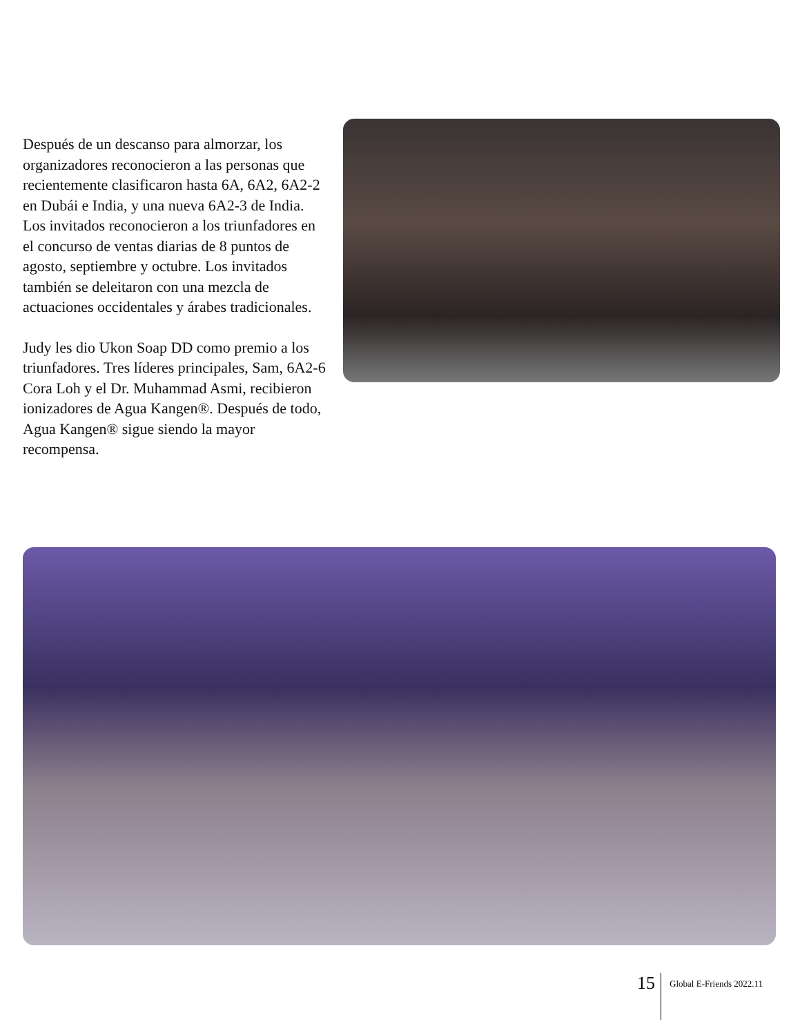Después de un descanso para almorzar, los organizadores reconocieron a las personas que recientemente clasificaron hasta 6A, 6A2, 6A2-2 en Dubái e India, y una nueva 6A2-3 de India. Los invitados reconocieron a los triunfadores en el concurso de ventas diarias de 8 puntos de agosto, septiembre y octubre. Los invitados también se deleitaron con una mezcla de actuaciones occidentales y árabes tradicionales.
Judy les dio Ukon Soap DD como premio a los triunfadores. Tres líderes principales, Sam, 6A2-6 Cora Loh y el Dr. Muhammad Asmi, recibieron ionizadores de Agua Kangen®. Después de todo, Agua Kangen® sigue siendo la mayor recompensa.
15 Global E-Friends 2022.11